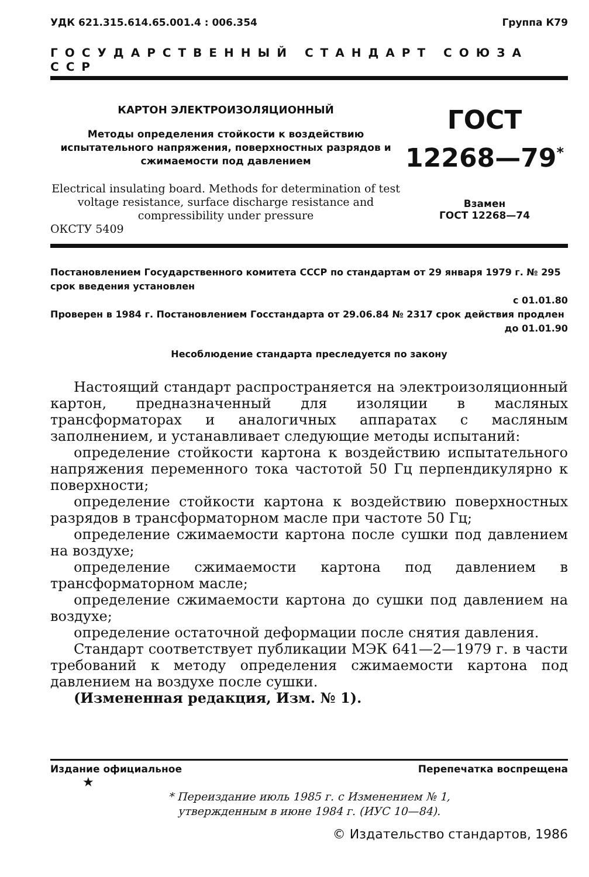УДК 621.315.614.65.001.4 : 006.354 Группа К79
ГОСУДАРСТВЕННЫЙ СТАНДАРТ СОЮЗА ССР
КАРТОН ЭЛЕКТРОИЗОЛЯЦИОННЫЙ
Методы определения стойкости к воздействию испытательного напряжения, поверхностных разрядов и сжимаемости под давлением
Electrical insulating board. Methods for determination of test voltage resistance, surface discharge resistance and compressibility under pressure
ОКСТУ 5409
ГОСТ
12268—79<sup>*</sup>
Взамен
ГОСТ 12268—74
Постановлением Государственного комитета СССР по стандартам от 29 января 1979 г. № 295 срок введения установлен
с 01.01.80
Проверен в 1984 г. Постановлением Госстандарта от 29.06.84 № 2317 срок действия продлен
до 01.01.90
Несоблюдение стандарта преследуется по закону
Настоящий стандарт распространяется на электроизоляционный картон, предназначенный для изоляции в масляных трансформаторах и аналогичных аппаратах с масляным заполнением, и устанавливает следующие методы испытаний:
определение стойкости картона к воздействию испытательного напряжения переменного тока частотой 50 Гц перпендикулярно к поверхности;
определение стойкости картона к воздействию поверхностных разрядов в трансформаторном масле при частоте 50 Гц;
определение сжимаемости картона после сушки под давлением на воздухе;
определение сжимаемости картона под давлением в трансформаторном масле;
определение сжимаемости картона до сушки под давлением на воздухе;
определение остаточной деформации после снятия давления.
Стандарт соответствует публикации МЭК 641—2—1979 г. в части требований к методу определения сжимаемости картона под давлением на воздухе после сушки.
(Измененная редакция, Изм. № 1).
Издание официальное Перепечатка воспрещена
★
* Переиздание июль 1985 г. с Изменением № 1,
утвержденным в июне 1984 г. (ИУС 10—84).
© Издательство стандартов, 1986